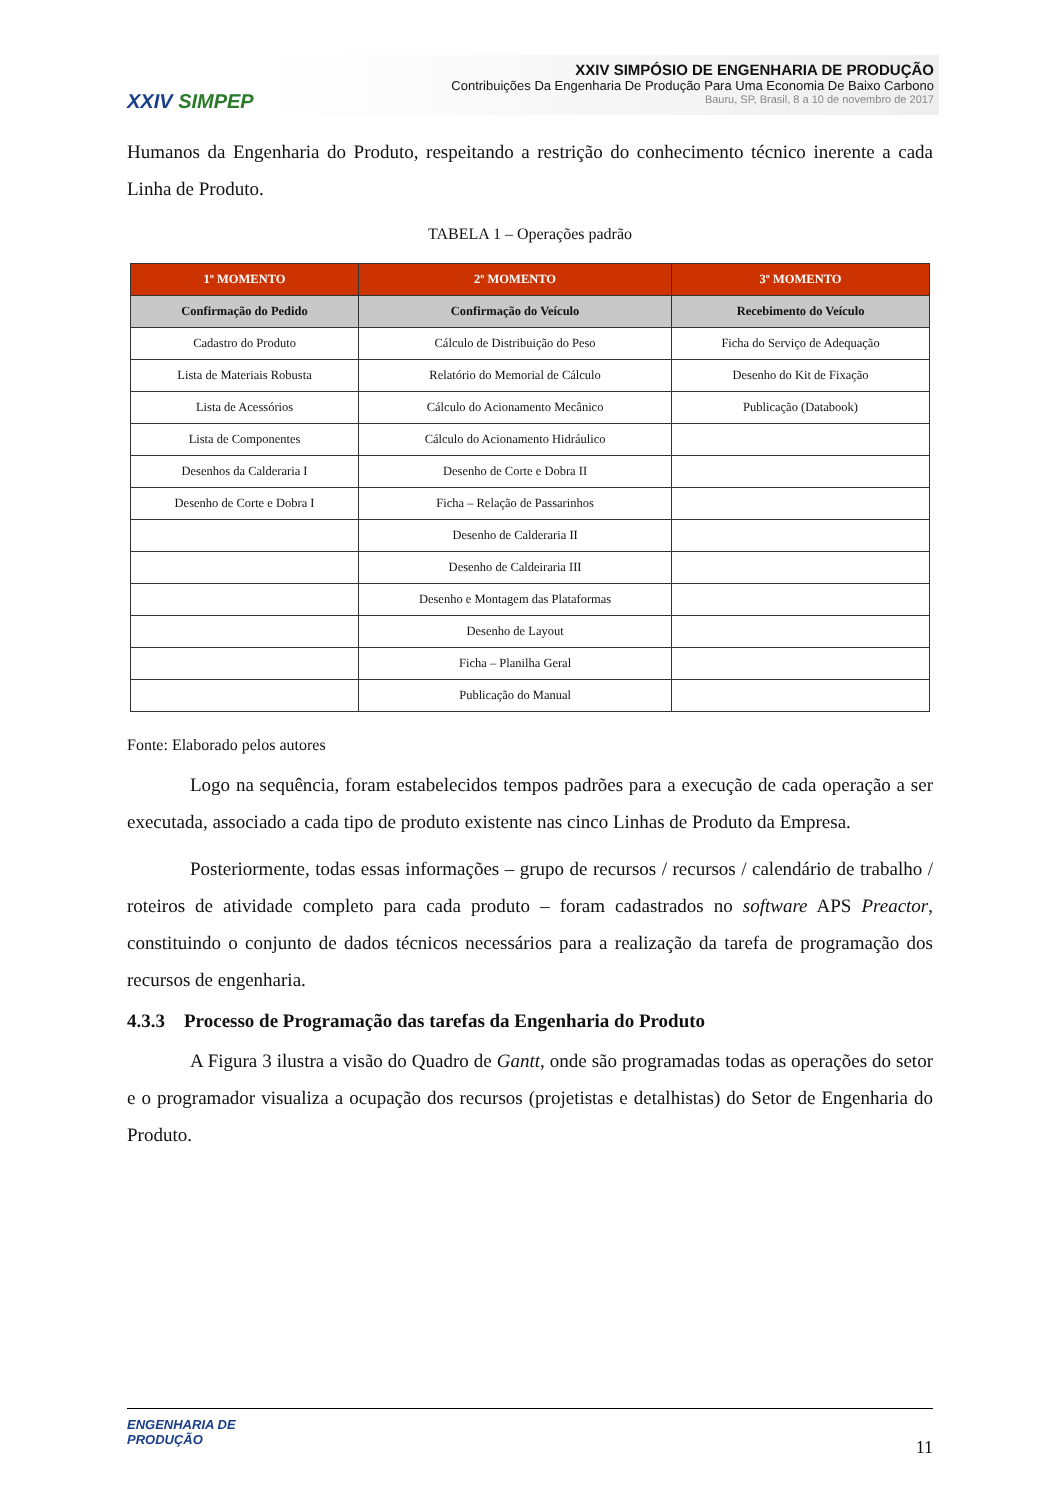XXIV SIMPEP
XXIV SIMPÓSIO DE ENGENHARIA DE PRODUÇÃO
Contribuições Da Engenharia De Produção Para Uma Economia De Baixo Carbono
Bauru, SP, Brasil, 8 a 10 de novembro de 2017
Humanos da Engenharia do Produto, respeitando a restrição do conhecimento técnico inerente a cada Linha de Produto.
TABELA 1 – Operações padrão
| 1º MOMENTO | 2º MOMENTO | 3º MOMENTO |
| --- | --- | --- |
| Confirmação do Pedido | Confirmação do Veículo | Recebimento do Veículo |
| Cadastro do Produto | Cálculo de Distribuição do Peso | Ficha do Serviço de Adequação |
| Lista de Materiais Robusta | Relatório do Memorial de Cálculo | Desenho do Kit de Fixação |
| Lista de Acessórios | Cálculo do Acionamento Mecânico | Publicação (Databook) |
| Lista de Componentes | Cálculo do Acionamento Hidráulico | |
| Desenhos da Calderaria I | Desenho de Corte e Dobra II | |
| Desenho de Corte e Dobra I | Ficha – Relação de Passarinhos | |
| | Desenho de Calderaria II | |
| | Desenho de Caldeiraria III | |
| | Desenho e Montagem das Plataformas | |
| | Desenho de Layout | |
| | Ficha – Planilha Geral | |
| | Publicação do Manual | |
Fonte: Elaborado pelos autores
Logo na sequência, foram estabelecidos tempos padrões para a execução de cada operação a ser executada, associado a cada tipo de produto existente nas cinco Linhas de Produto da Empresa.
Posteriormente, todas essas informações – grupo de recursos / recursos / calendário de trabalho / roteiros de atividade completo para cada produto – foram cadastrados no software APS Preactor, constituindo o conjunto de dados técnicos necessários para a realização da tarefa de programação dos recursos de engenharia.
4.3.3 Processo de Programação das tarefas da Engenharia do Produto
A Figura 3 ilustra a visão do Quadro de Gantt, onde são programadas todas as operações do setor e o programador visualiza a ocupação dos recursos (projetistas e detalhistas) do Setor de Engenharia do Produto.
ENGENHARIA DE
PRODUÇÃO
11